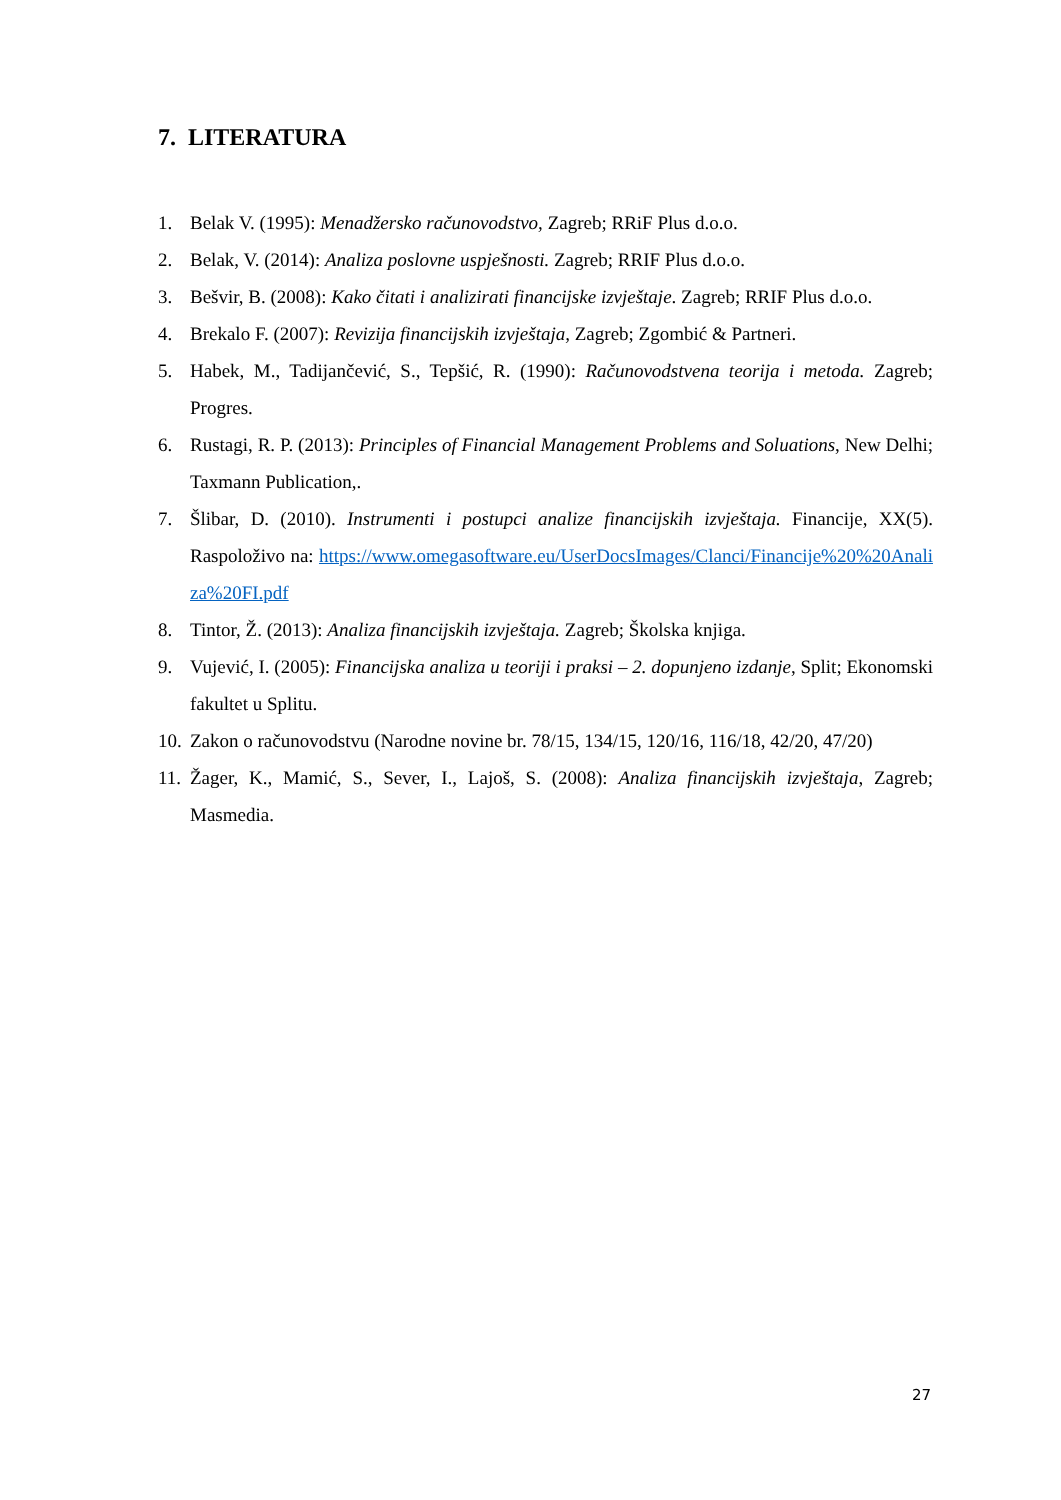7. LITERATURA
1. Belak V. (1995): Menadžersko računovodstvo, Zagreb; RRiF Plus d.o.o.
2. Belak, V. (2014): Analiza poslovne uspješnosti. Zagreb; RRIF Plus d.o.o.
3. Bešvir, B. (2008): Kako čitati i analizirati financijske izvještaje. Zagreb; RRIF Plus d.o.o.
4. Brekalo F. (2007): Revizija financijskih izvještaja, Zagreb; Zgombić & Partneri.
5. Habek, M., Tadijančević, S., Tepšić, R. (1990): Računovodstvena teorija i metoda. Zagreb; Progres.
6. Rustagi, R. P. (2013): Principles of Financial Management Problems and Soluations, New Delhi; Taxmann Publication,.
7. Šlibar, D. (2010). Instrumenti i postupci analize financijskih izvještaja. Financije, XX(5). Raspoloživo na: https://www.omegasoftware.eu/UserDocsImages/Clanci/Financije%20%20Analiza%20FI.pdf
8. Tintor, Ž. (2013): Analiza financijskih izvještaja. Zagreb; Školska knjiga.
9. Vujević, I. (2005): Financijska analiza u teoriji i praksi – 2. dopunjeno izdanje, Split; Ekonomski fakultet u Splitu.
10. Zakon o računovodstvu (Narodne novine br. 78/15, 134/15, 120/16, 116/18, 42/20, 47/20)
11. Žager, K., Mamić, S., Sever, I., Lajoš, S. (2008): Analiza financijskih izvještaja, Zagreb; Masmedia.
27